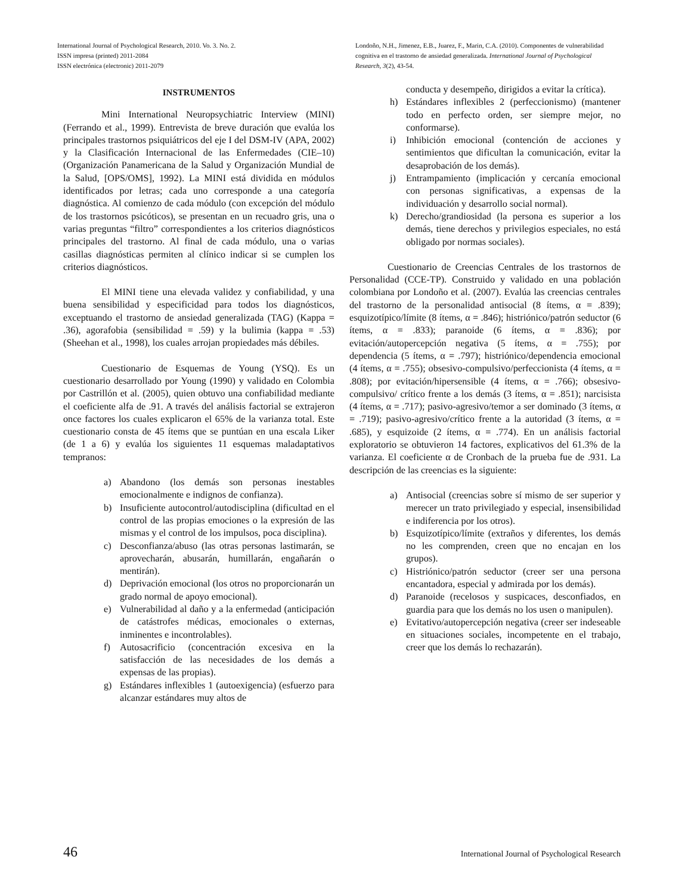International Journal of Psychological Research, 2010. Vo. 3. No. 2.
ISSN impresa (printed) 2011-2084
ISSN electrónica (electronic) 2011-2079
Londoño, N.H., Jimenez, E.B., Juarez, F., Marin, C.A. (2010). Componentes de vulnerabilidad cognitiva en el trastorno de ansiedad generalizada. International Journal of Psychological Research, 3(2), 43-54.
INSTRUMENTOS
Mini International Neuropsychiatric Interview (MINI) (Ferrando et al., 1999). Entrevista de breve duración que evalúa los principales trastornos psiquiátricos del eje I del DSM-IV (APA, 2002) y la Clasificación Internacional de las Enfermedades (CIE–10) (Organización Panamericana de la Salud y Organización Mundial de la Salud, [OPS/OMS], 1992). La MINI está dividida en módulos identificados por letras; cada uno corresponde a una categoría diagnóstica. Al comienzo de cada módulo (con excepción del módulo de los trastornos psicóticos), se presentan en un recuadro gris, una o varias preguntas “filtro” correspondientes a los criterios diagnósticos principales del trastorno. Al final de cada módulo, una o varias casillas diagnósticas permiten al clínico indicar si se cumplen los criterios diagnósticos.
El MINI tiene una elevada validez y confiabilidad, y una buena sensibilidad y especificidad para todos los diagnósticos, exceptuando el trastorno de ansiedad generalizada (TAG) (Kappa = .36), agorafobia (sensibilidad = .59) y la bulimia (kappa = .53) (Sheehan et al., 1998), los cuales arrojan propiedades más débiles.
Cuestionario de Esquemas de Young (YSQ). Es un cuestionario desarrollado por Young (1990) y validado en Colombia por Castrillón et al. (2005), quien obtuvo una confiabilidad mediante el coeficiente alfa de .91. A través del análisis factorial se extrajeron once factores los cuales explicaron el 65% de la varianza total. Este cuestionario consta de 45 ítems que se puntúan en una escala Liker (de 1 a 6) y evalúa los siguientes 11 esquemas maladaptativos tempranos:
a) Abandono (los demás son personas inestables emocionalmente e indignos de confianza).
b) Insuficiente autocontrol/autodisciplina (dificultad en el control de las propias emociones o la expresión de las mismas y el control de los impulsos, poca disciplina).
c) Desconfianza/abuso (las otras personas lastimarán, se aprovecharán, abusarán, humillarán, engañarán o mentirán).
d) Deprivación emocional (los otros no proporcionarán un grado normal de apoyo emocional).
e) Vulnerabilidad al daño y a la enfermedad (anticipación de catástrofes médicas, emocionales o externas, inminentes e incontrolables).
f) Autosacrificio (concentración excesiva en la satisfacción de las necesidades de los demás a expensas de las propias).
g) Estándares inflexibles 1 (autoexigencia) (esfuerzo para alcanzar estándares muy altos de
conducta y desempeño, dirigidos a evitar la crítica).
h) Estándares inflexibles 2 (perfeccionismo) (mantener todo en perfecto orden, ser siempre mejor, no conformarse).
i) Inhibición emocional (contención de acciones y sentimientos que dificultan la comunicación, evitar la desaprobación de los demás).
j) Entrampamiento (implicación y cercanía emocional con personas significativas, a expensas de la individuación y desarrollo social normal).
k) Derecho/grandiosidad (la persona es superior a los demás, tiene derechos y privilegios especiales, no está obligado por normas sociales).
Cuestionario de Creencias Centrales de los trastornos de Personalidad (CCE-TP). Construido y validado en una población colombiana por Londoño et al. (2007). Evalúa las creencias centrales del trastorno de la personalidad antisocial (8 ítems, α = .839); esquizotípico/límite (8 ítems, α = .846); histriónico/patrón seductor (6 ítems, α = .833); paranoide (6 ítems, α = .836); por evitación/autopercepción negativa (5 ítems, α = .755); por dependencia (5 ítems, α = .797); histriónico/dependencia emocional (4 ítems, α = .755); obsesivo-compulsivo/perfeccionista (4 ítems, α = .808); por evitación/hipersensible (4 ítems, α = .766); obsesivo-compulsivo/ crítico frente a los demás (3 ítems, α = .851); narcisista (4 ítems, α = .717); pasivo-agresivo/temor a ser dominado (3 ítems, α = .719); pasivo-agresivo/crítico frente a la autoridad (3 ítems, α = .685), y esquizoide (2 ítems, α = .774). En un análisis factorial exploratorio se obtuvieron 14 factores, explicativos del 61.3% de la varianza. El coeficiente α de Cronbach de la prueba fue de .931. La descripción de las creencias es la siguiente:
a) Antisocial (creencias sobre sí mismo de ser superior y merecer un trato privilegiado y especial, insensibilidad e indiferencia por los otros).
b) Esquizotípico/límite (extraños y diferentes, los demás no les comprenden, creen que no encajan en los grupos).
c) Histriónico/patrón seductor (creer ser una persona encantadora, especial y admirada por los demás).
d) Paranoide (recelosos y suspicaces, desconfiados, en guardia para que los demás no los usen o manipulen).
e) Evitativo/autopercepción negativa (creer ser indeseable en situaciones sociales, incompetente en el trabajo, creer que los demás lo rechazarán).
46 International Journal of Psychological Research